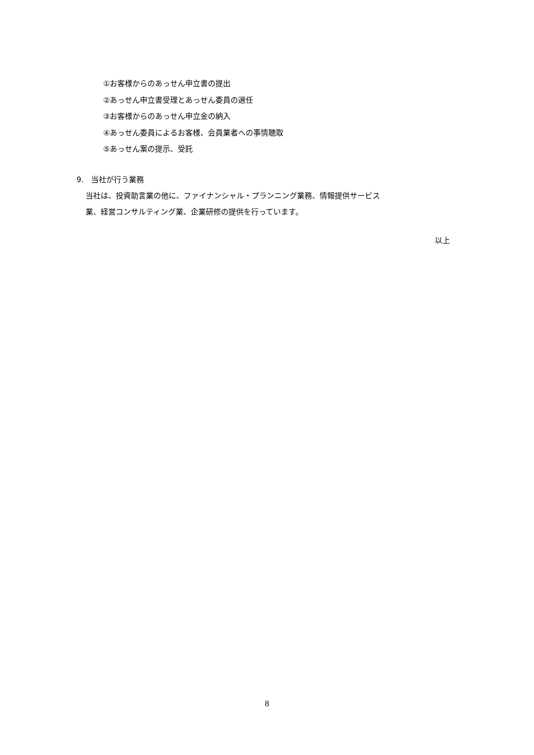①お客様からのあっせん申立書の提出
②あっせん申立書受理とあっせん委員の選任
③お客様からのあっせん申立金の納入
④あっせん委員によるお客様、会員業者への事情聴取
⑤あっせん案の提示、受託
9.　当社が行う業務
当社は、投資助言業の他に、ファイナンシャル・プランニング業務、情報提供サービス
業、経営コンサルティング業、企業研修の提供を行っています。
以上
8